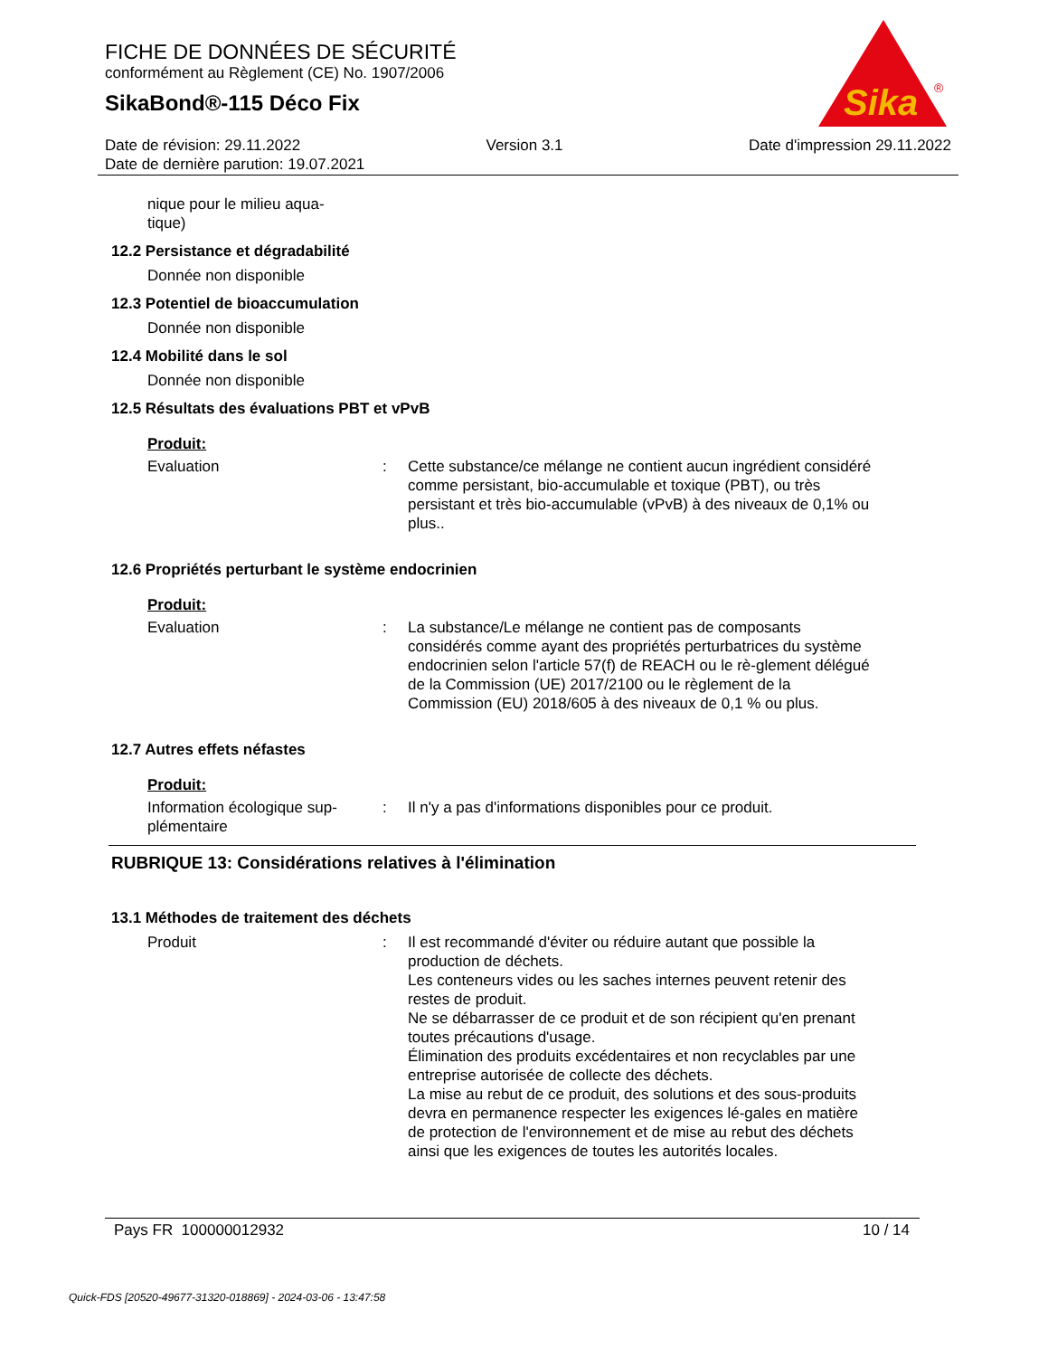FICHE DE DONNÉES DE SÉCURITÉ
conformément au Règlement (CE) No. 1907/2006
SikaBond®-115 Déco Fix
Sika
®
Date de révision: 29.11.2022 Version 3.1 Date d'impression 29.11.2022
Date de dernière parution: 19.07.2021
nique pour le milieu aqua-
tique)
12.2 Persistance et dégradabilité
Donnée non disponible
12.3 Potentiel de bioaccumulation
Donnée non disponible
12.4 Mobilité dans le sol
Donnée non disponible
12.5 Résultats des évaluations PBT et vPvB
Produit:
Evaluation : Cette substance/ce mélange ne contient aucun ingrédient considéré comme persistant, bio-accumulable et toxique (PBT), ou très persistant et très bio-accumulable (vPvB) à des niveaux de 0,1% ou plus..
12.6 Propriétés perturbant le système endocrinien
Produit:
Evaluation : La substance/Le mélange ne contient pas de composants considérés comme ayant des propriétés perturbatrices du système endocrinien selon l'article 57(f) de REACH ou le rè-glement délégué de la Commission (UE) 2017/2100 ou le règlement de la Commission (EU) 2018/605 à des niveaux de 0,1 % ou plus.
12.7 Autres effets néfastes
Produit:
Information écologique sup-plémentaire
: Il n'y a pas d'informations disponibles pour ce produit.
RUBRIQUE 13: Considérations relatives à l'élimination
13.1 Méthodes de traitement des déchets
Produit : Il est recommandé d'éviter ou réduire autant que possible la production de déchets.
Les conteneurs vides ou les saches internes peuvent retenir des restes de produit.
Ne se débarrasser de ce produit et de son récipient qu'en prenant toutes précautions d'usage.
Élimination des produits excédentaires et non recyclables par une entreprise autorisée de collecte des déchets.
La mise au rebut de ce produit, des solutions et des sous-produits devra en permanence respecter les exigences lé-gales en matière de protection de l'environnement et de mise au rebut des déchets ainsi que les exigences de toutes les autorités locales.
Pays FR 100000012932 10 / 14
Quick-FDS [20520-49677-31320-018869] - 2024-03-06 - 13:47:58